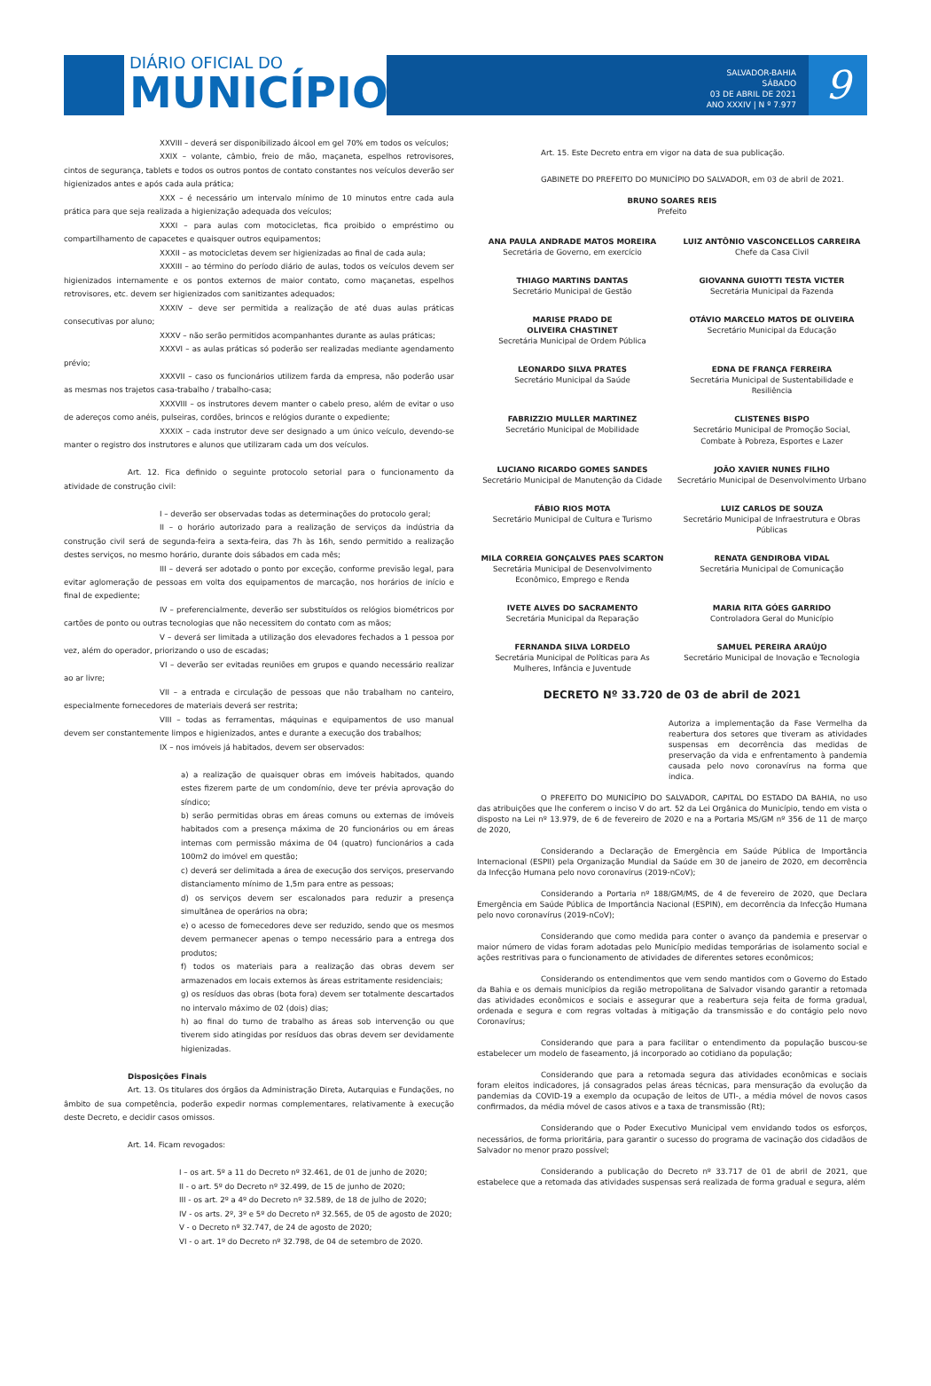DIÁRIO OFICIAL DO
MUNICÍPIO
SALVADOR-BAHIA
SÁBADO
03 DE ABRIL DE 2021
ANO XXXIV | N º 7.977
9
XXVIII – deverá ser disponibilizado álcool em gel 70% em todos os veículos;
XXIX – volante, câmbio, freio de mão, maçaneta, espelhos retrovisores, cintos de segurança, tablets e todos os outros pontos de contato constantes nos veículos deverão ser higienizados antes e após cada aula prática;
XXX – é necessário um intervalo mínimo de 10 minutos entre cada aula prática para que seja realizada a higienização adequada dos veículos;
XXXI – para aulas com motocicletas, fica proibido o empréstimo ou compartilhamento de capacetes e quaisquer outros equipamentos;
XXXII – as motocicletas devem ser higienizadas ao final de cada aula;
XXXIII – ao término do período diário de aulas, todos os veículos devem ser higienizados internamente e os pontos externos de maior contato, como maçanetas, espelhos retrovisores, etc. devem ser higienizados com sanitizantes adequados;
XXXIV – deve ser permitida a realização de até duas aulas práticas consecutivas por aluno;
XXXV – não serão permitidos acompanhantes durante as aulas práticas;
XXXVI – as aulas práticas só poderão ser realizadas mediante agendamento prévio;
XXXVII – caso os funcionários utilizem farda da empresa, não poderão usar as mesmas nos trajetos casa-trabalho / trabalho-casa;
XXXVIII – os instrutores devem manter o cabelo preso, além de evitar o uso de adereços como anéis, pulseiras, cordões, brincos e relógios durante o expediente;
XXXIX – cada instrutor deve ser designado a um único veículo, devendo-se manter o registro dos instrutores e alunos que utilizaram cada um dos veículos.
Art. 12. Fica definido o seguinte protocolo setorial para o funcionamento da atividade de construção civil:
I – deverão ser observadas todas as determinações do protocolo geral;
II – o horário autorizado para a realização de serviços da indústria da construção civil será de segunda-feira a sexta-feira, das 7h às 16h, sendo permitido a realização destes serviços, no mesmo horário, durante dois sábados em cada mês;
III – deverá ser adotado o ponto por exceção, conforme previsão legal, para evitar aglomeração de pessoas em volta dos equipamentos de marcação, nos horários de início e final de expediente;
IV – preferencialmente, deverão ser substituídos os relógios biométricos por cartões de ponto ou outras tecnologias que não necessitem do contato com as mãos;
V – deverá ser limitada a utilização dos elevadores fechados a 1 pessoa por vez, além do operador, priorizando o uso de escadas;
VI – deverão ser evitadas reuniões em grupos e quando necessário realizar ao ar livre;
VII – a entrada e circulação de pessoas que não trabalham no canteiro, especialmente fornecedores de materiais deverá ser restrita;
VIII – todas as ferramentas, máquinas e equipamentos de uso manual devem ser constantemente limpos e higienizados, antes e durante a execução dos trabalhos;
IX – nos imóveis já habitados, devem ser observados:
a) a realização de quaisquer obras em imóveis habitados, quando estes fizerem parte de um condomínio, deve ter prévia aprovação do síndico;
b) serão permitidas obras em áreas comuns ou externas de imóveis habitados com a presença máxima de 20 funcionários ou em áreas internas com permissão máxima de 04 (quatro) funcionários a cada 100m2 do imóvel em questão;
c) deverá ser delimitada a área de execução dos serviços, preservando distanciamento mínimo de 1,5m para entre as pessoas;
d) os serviços devem ser escalonados para reduzir a presença simultânea de operários na obra;
e) o acesso de fornecedores deve ser reduzido, sendo que os mesmos devem permanecer apenas o tempo necessário para a entrega dos produtos;
f) todos os materiais para a realização das obras devem ser armazenados em locais externos às áreas estritamente residenciais;
g) os resíduos das obras (bota fora) devem ser totalmente descartados no intervalo máximo de 02 (dois) dias;
h) ao final do turno de trabalho as áreas sob intervenção ou que tiverem sido atingidas por resíduos das obras devem ser devidamente higienizadas.
Disposições Finais
Art. 13. Os titulares dos órgãos da Administração Direta, Autarquias e Fundações, no âmbito de sua competência, poderão expedir normas complementares, relativamente à execução deste Decreto, e decidir casos omissos.
Art. 14. Ficam revogados:
I – os art. 5º a 11 do Decreto nº 32.461, de 01 de junho de 2020;
II - o art. 5º do Decreto nº 32.499, de 15 de junho de 2020;
III - os art. 2º a 4º do Decreto nº 32.589, de 18 de julho de 2020;
IV - os arts. 2º, 3º e 5º do Decreto nº 32.565, de 05 de agosto de 2020;
V - o Decreto nº 32.747, de 24 de agosto de 2020;
VI - o art. 1º do Decreto nº 32.798, de 04 de setembro de 2020.
Art. 15. Este Decreto entra em vigor na data de sua publicação.
GABINETE DO PREFEITO DO MUNICÍPIO DO SALVADOR, em 03 de abril de 2021.
BRUNO SOARES REIS
Prefeito
ANA PAULA ANDRADE MATOS MOREIRA
Secretária de Governo, em exercício
LUIZ ANTÔNIO VASCONCELLOS CARREIRA
Chefe da Casa Civil
THIAGO MARTINS DANTAS
Secretário Municipal de Gestão
GIOVANNA GUIOTTI TESTA VICTER
Secretária Municipal da Fazenda
MARISE PRADO DE
OLIVEIRA CHASTINET
Secretária Municipal de Ordem Pública
OTÁVIO MARCELO MATOS DE OLIVEIRA
Secretário Municipal da Educação
LEONARDO SILVA PRATES
Secretário Municipal da Saúde
EDNA DE FRANÇA FERREIRA
Secretária Municipal de Sustentabilidade e Resiliência
FABRIZZIO MULLER MARTINEZ
Secretário Municipal de Mobilidade
CLISTENES BISPO
Secretário Municipal de Promoção Social, Combate à Pobreza, Esportes e Lazer
LUCIANO RICARDO GOMES SANDES
Secretário Municipal de Manutenção da Cidade
JOÃO XAVIER NUNES FILHO
Secretário Municipal de Desenvolvimento Urbano
FÁBIO RIOS MOTA
Secretário Municipal de Cultura e Turismo
LUIZ CARLOS DE SOUZA
Secretário Municipal de Infraestrutura e Obras Públicas
MILA CORREIA GONÇALVES PAES SCARTON
Secretária Municipal de Desenvolvimento Econômico, Emprego e Renda
RENATA GENDIROBA VIDAL
Secretária Municipal de Comunicação
IVETE ALVES DO SACRAMENTO
Secretária Municipal da Reparação
MARIA RITA GÓES GARRIDO
Controladora Geral do Município
FERNANDA SILVA LORDELO
Secretária Municipal de Políticas para As Mulheres, Infância e Juventude
SAMUEL PEREIRA ARAÚJO
Secretário Municipal de Inovação e Tecnologia
DECRETO Nº 33.720 de 03 de abril de 2021
Autoriza a implementação da Fase Vermelha da reabertura dos setores que tiveram as atividades suspensas em decorrência das medidas de preservação da vida e enfrentamento à pandemia causada pelo novo coronavírus na forma que indica.
O PREFEITO DO MUNICÍPIO DO SALVADOR, CAPITAL DO ESTADO DA BAHIA, no uso das atribuições que lhe conferem o inciso V do art. 52 da Lei Orgânica do Município, tendo em vista o disposto na Lei nº 13.979, de 6 de fevereiro de 2020 e na a Portaria MS/GM nº 356 de 11 de março de 2020,
Considerando a Declaração de Emergência em Saúde Pública de Importância Internacional (ESPII) pela Organização Mundial da Saúde em 30 de janeiro de 2020, em decorrência da Infecção Humana pelo novo coronavírus (2019-nCoV);
Considerando a Portaria nº 188/GM/MS, de 4 de fevereiro de 2020, que Declara Emergência em Saúde Pública de Importância Nacional (ESPIN), em decorrência da Infecção Humana pelo novo coronavírus (2019-nCoV);
Considerando que como medida para conter o avanço da pandemia e preservar o maior número de vidas foram adotadas pelo Município medidas temporárias de isolamento social e ações restritivas para o funcionamento de atividades de diferentes setores econômicos;
Considerando os entendimentos que vem sendo mantidos com o Governo do Estado da Bahia e os demais municípios da região metropolitana de Salvador visando garantir a retomada das atividades econômicos e sociais e assegurar que a reabertura seja feita de forma gradual, ordenada e segura e com regras voltadas à mitigação da transmissão e do contágio pelo novo Coronavírus;
Considerando que para a para facilitar o entendimento da população buscou-se estabelecer um modelo de faseamento, já incorporado ao cotidiano da população;
Considerando que para a retomada segura das atividades econômicas e sociais foram eleitos indicadores, já consagrados pelas áreas técnicas, para mensuração da evolução da pandemias da COVID-19 a exemplo da ocupação de leitos de UTI-, a média móvel de novos casos confirmados, da média móvel de casos ativos e a taxa de transmissão (Rt);
Considerando que o Poder Executivo Municipal vem envidando todos os esforços, necessários, de forma prioritária, para garantir o sucesso do programa de vacinação dos cidadãos de Salvador no menor prazo possível;
Considerando a publicação do Decreto nº 33.717 de 01 de abril de 2021, que estabelece que a retomada das atividades suspensas será realizada de forma gradual e segura, além